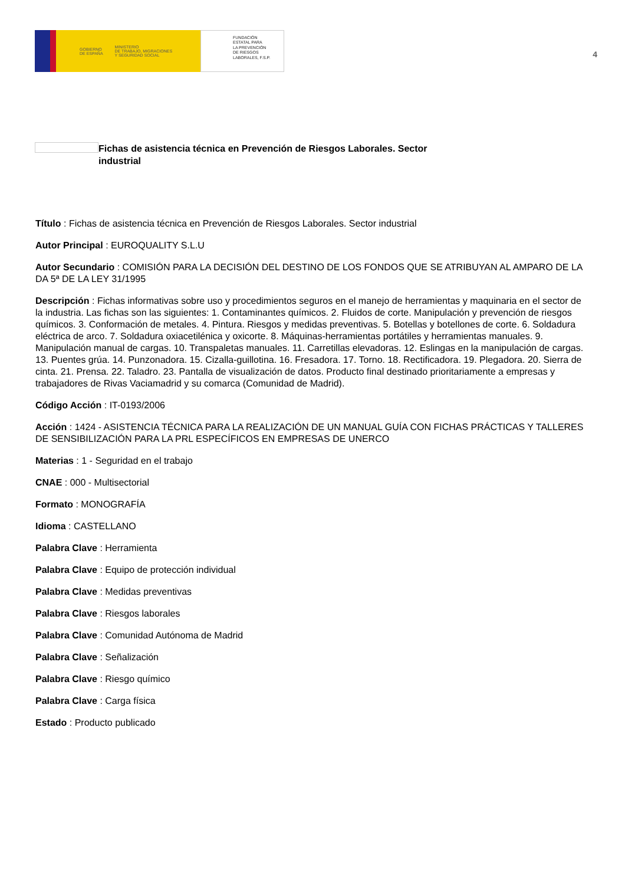GOBIERNO
DE ESPAÑA
MINISTERIO
DE TRABAJO, MIGRACIONES
Y SEGURIDAD SOCIAL
FUNDACIÓN
ESTATAL PARA
LA PREVENCIÓN
DE RIESGOS
LABORALES, F.S.P.
4
Fichas de asistencia técnica en Prevención de Riesgos Laborales. Sector industrial
Título : Fichas de asistencia técnica en Prevención de Riesgos Laborales. Sector industrial
Autor Principal : EUROQUALITY S.L.U
Autor Secundario : COMISIÓN PARA LA DECISIÓN DEL DESTINO DE LOS FONDOS QUE SE ATRIBUYAN AL AMPARO DE LA DA 5ª DE LA LEY 31/1995
Descripción : Fichas informativas sobre uso y procedimientos seguros en el manejo de herramientas y maquinaria en el sector de la industria. Las fichas son las siguientes: 1. Contaminantes químicos. 2. Fluidos de corte. Manipulación y prevención de riesgos químicos. 3. Conformación de metales. 4. Pintura. Riesgos y medidas preventivas. 5. Botellas y botellones de corte. 6. Soldadura eléctrica de arco. 7. Soldadura oxiacetilénica y oxicorte. 8. Máquinas-herramientas portátiles y herramientas manuales. 9. Manipulación manual de cargas. 10. Transpaletas manuales. 11. Carretillas elevadoras. 12. Eslingas en la manipulación de cargas. 13. Puentes grúa. 14. Punzonadora. 15. Cizalla-guillotina. 16. Fresadora. 17. Torno. 18. Rectificadora. 19. Plegadora. 20. Sierra de cinta. 21. Prensa. 22. Taladro. 23. Pantalla de visualización de datos. Producto final destinado prioritariamente a empresas y trabajadores de Rivas Vaciamadrid y su comarca (Comunidad de Madrid).
Código Acción : IT-0193/2006
Acción : 1424 - ASISTENCIA TÉCNICA PARA LA REALIZACIÓN DE UN MANUAL GUÍA CON FICHAS PRÁCTICAS Y TALLERES DE SENSIBILIZACIÓN PARA LA PRL ESPECÍFICOS EN EMPRESAS DE UNERCO
Materias : 1 - Seguridad en el trabajo
CNAE : 000 - Multisectorial
Formato : MONOGRAFÍA
Idioma : CASTELLANO
Palabra Clave : Herramienta
Palabra Clave : Equipo de protección individual
Palabra Clave : Medidas preventivas
Palabra Clave : Riesgos laborales
Palabra Clave : Comunidad Autónoma de Madrid
Palabra Clave : Señalización
Palabra Clave : Riesgo químico
Palabra Clave : Carga física
Estado : Producto publicado